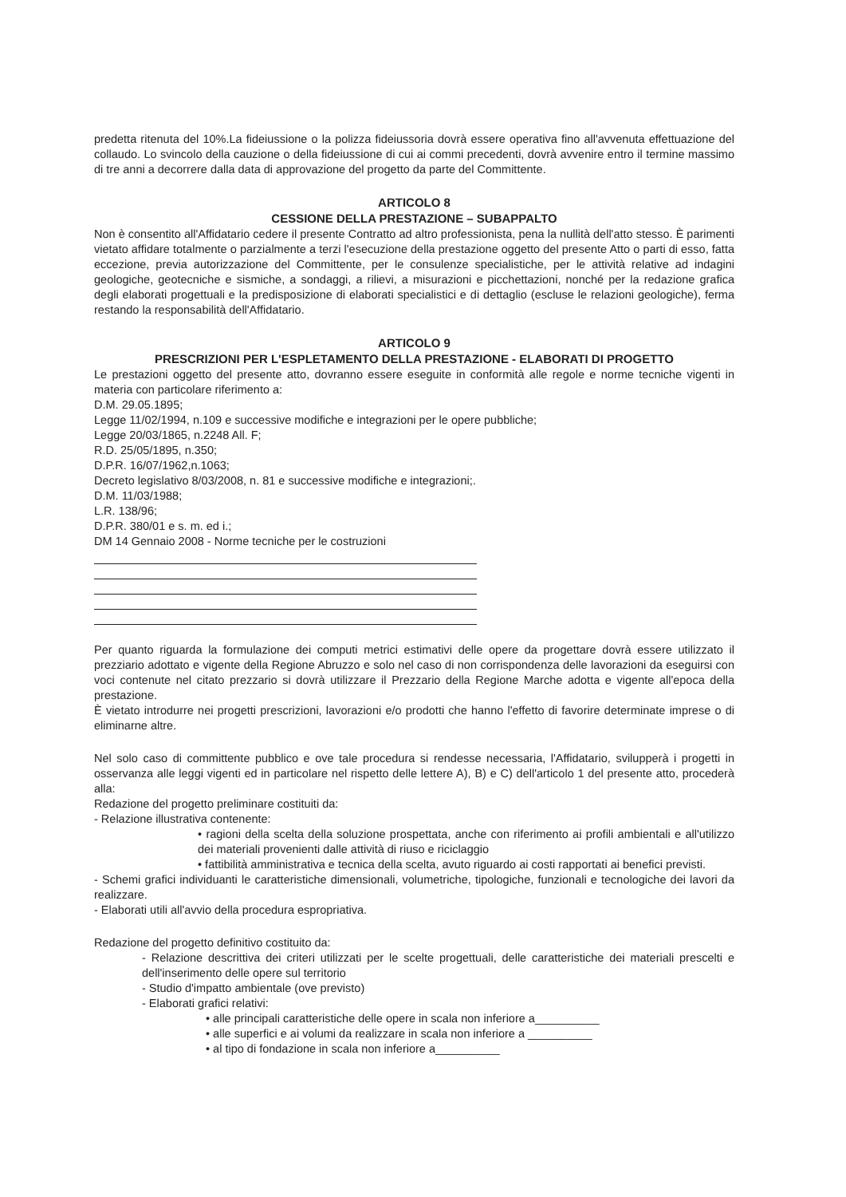predetta ritenuta del 10%.La fideiussione o la polizza fideiussoria dovrà essere operativa fino all'avvenuta effettuazione del collaudo. Lo svincolo della cauzione o della fideiussione di cui ai commi precedenti, dovrà avvenire entro il termine massimo di tre anni a decorrere dalla data di approvazione del progetto da parte del Committente.
ARTICOLO 8
CESSIONE DELLA PRESTAZIONE – SUBAPPALTO
Non è consentito all'Affidatario cedere il presente Contratto ad altro professionista, pena la nullità dell'atto stesso. È parimenti vietato affidare totalmente o parzialmente a terzi l'esecuzione della prestazione oggetto del presente Atto o parti di esso, fatta eccezione, previa autorizzazione del Committente, per le consulenze specialistiche, per le attività relative ad indagini geologiche, geotecniche e sismiche, a sondaggi, a rilievi, a misurazioni e picchettazioni, nonché per la redazione grafica degli elaborati progettuali e la predisposizione di elaborati specialistici e di dettaglio (escluse le relazioni geologiche), ferma restando la responsabilità dell'Affidatario.
ARTICOLO 9
PRESCRIZIONI PER L'ESPLETAMENTO DELLA PRESTAZIONE - ELABORATI DI PROGETTO
Le prestazioni oggetto del presente atto, dovranno essere eseguite in conformità alle regole e norme tecniche vigenti in materia con particolare riferimento a:
D.M. 29.05.1895;
Legge 11/02/1994, n.109 e successive modifiche e integrazioni per le opere pubbliche;
Legge 20/03/1865, n.2248 All. F;
R.D. 25/05/1895, n.350;
D.P.R. 16/07/1962,n.1063;
Decreto legislativo 8/03/2008, n. 81 e successive modifiche e integrazioni;.
D.M. 11/03/1988;
L.R. 138/96;
D.P.R. 380/01 e s. m. ed i.;
DM 14 Gennaio 2008 - Norme tecniche per le costruzioni
Per quanto riguarda la formulazione dei computi metrici estimativi delle opere da progettare dovrà essere utilizzato il prezziario adottato e vigente della Regione Abruzzo e solo nel caso di non corrispondenza delle lavorazioni da eseguirsi con voci contenute nel citato prezzario si dovrà utilizzare il Prezzario della Regione Marche adotta e vigente all'epoca della prestazione.
È vietato introdurre nei progetti prescrizioni, lavorazioni e/o prodotti che hanno l'effetto di favorire determinate imprese o di eliminarne altre.
Nel solo caso di committente pubblico e ove tale procedura si rendesse necessaria, l'Affidatario, svilupperà i progetti in osservanza alle leggi vigenti ed in particolare nel rispetto delle lettere A), B) e C) dell'articolo 1 del presente atto, procederà alla:
Redazione del progetto preliminare costituiti da:
- Relazione illustrativa contenente:
• ragioni della scelta della soluzione prospettata, anche con riferimento ai profili ambientali e all'utilizzo dei materiali provenienti dalle attività di riuso e riciclaggio
• fattibilità amministrativa e tecnica della scelta, avuto riguardo ai costi rapportati ai benefici previsti.
- Schemi grafici individuanti le caratteristiche dimensionali, volumetriche, tipologiche, funzionali e tecnologiche dei lavori da realizzare.
- Elaborati utili all'avvio della procedura espropriativa.
Redazione del progetto definitivo costituito da:
- Relazione descrittiva dei criteri utilizzati per le scelte progettuali, delle caratteristiche dei materiali prescelti e dell'inserimento delle opere sul territorio
- Studio d'impatto ambientale (ove previsto)
- Elaborati grafici relativi:
• alle principali caratteristiche delle opere in scala non inferiore a__________
• alle superfici e ai volumi da realizzare in scala non inferiore a __________
• al tipo di fondazione in scala non inferiore a__________